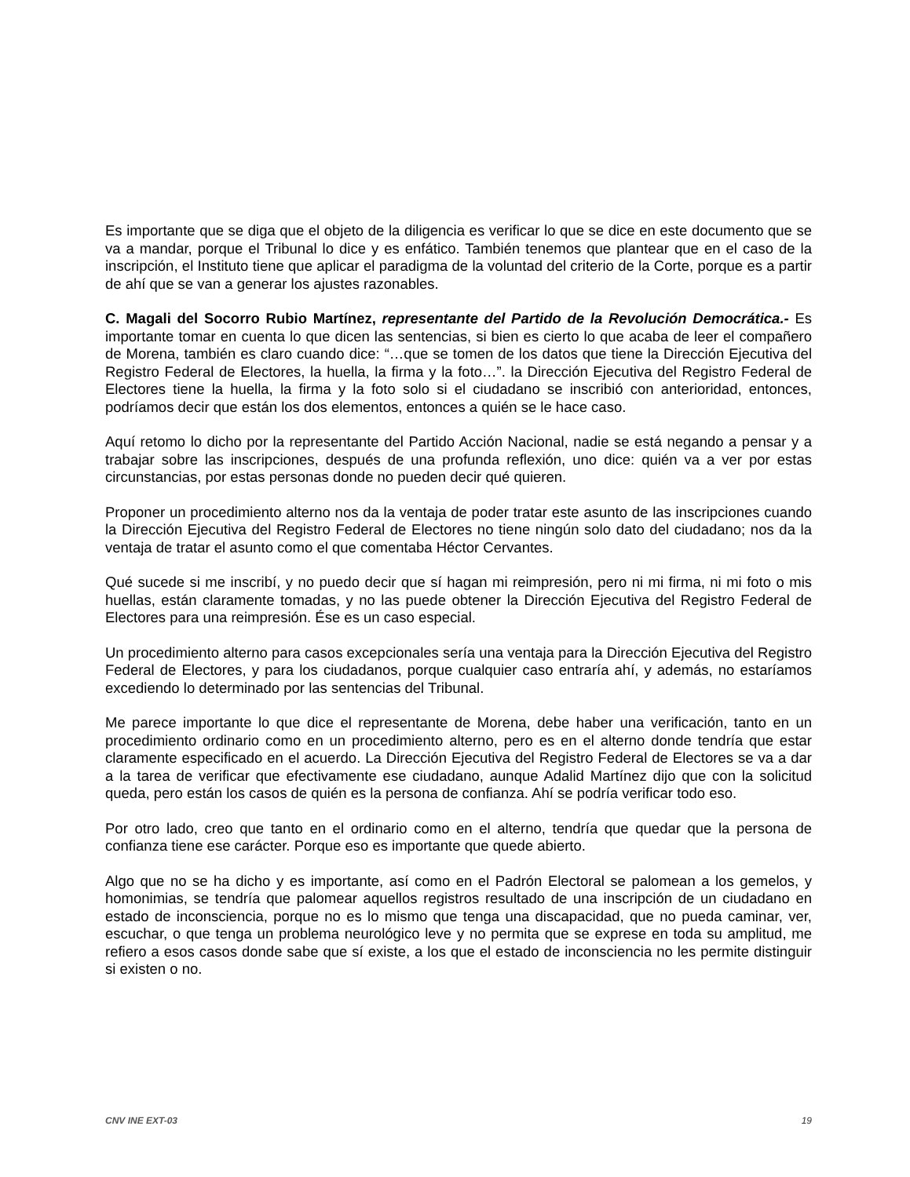Es importante que se diga que el objeto de la diligencia es verificar lo que se dice en este documento que se va a mandar, porque el Tribunal lo dice y es enfático. También tenemos que plantear que en el caso de la inscripción, el Instituto tiene que aplicar el paradigma de la voluntad del criterio de la Corte, porque es a partir de ahí que se van a generar los ajustes razonables.
C. Magali del Socorro Rubio Martínez, representante del Partido de la Revolución Democrática.- Es importante tomar en cuenta lo que dicen las sentencias, si bien es cierto lo que acaba de leer el compañero de Morena, también es claro cuando dice: “…que se tomen de los datos que tiene la Dirección Ejecutiva del Registro Federal de Electores, la huella, la firma y la foto…”. la Dirección Ejecutiva del Registro Federal de Electores tiene la huella, la firma y la foto solo si el ciudadano se inscribió con anterioridad, entonces, podríamos decir que están los dos elementos, entonces a quién se le hace caso.
Aquí retomo lo dicho por la representante del Partido Acción Nacional, nadie se está negando a pensar y a trabajar sobre las inscripciones, después de una profunda reflexión, uno dice: quién va a ver por estas circunstancias, por estas personas donde no pueden decir qué quieren.
Proponer un procedimiento alterno nos da la ventaja de poder tratar este asunto de las inscripciones cuando la Dirección Ejecutiva del Registro Federal de Electores no tiene ningún solo dato del ciudadano; nos da la ventaja de tratar el asunto como el que comentaba Héctor Cervantes.
Qué sucede si me inscribí, y no puedo decir que sí hagan mi reimpresión, pero ni mi firma, ni mi foto o mis huellas, están claramente tomadas, y no las puede obtener la Dirección Ejecutiva del Registro Federal de Electores para una reimpresión. Ése es un caso especial.
Un procedimiento alterno para casos excepcionales sería una ventaja para la Dirección Ejecutiva del Registro Federal de Electores, y para los ciudadanos, porque cualquier caso entraría ahí, y además, no estaríamos excediendo lo determinado por las sentencias del Tribunal.
Me parece importante lo que dice el representante de Morena, debe haber una verificación, tanto en un procedimiento ordinario como en un procedimiento alterno, pero es en el alterno donde tendría que estar claramente especificado en el acuerdo. La Dirección Ejecutiva del Registro Federal de Electores se va a dar a la tarea de verificar que efectivamente ese ciudadano, aunque Adalid Martínez dijo que con la solicitud queda, pero están los casos de quién es la persona de confianza. Ahí se podría verificar todo eso.
Por otro lado, creo que tanto en el ordinario como en el alterno, tendría que quedar que la persona de confianza tiene ese carácter. Porque eso es importante que quede abierto.
Algo que no se ha dicho y es importante, así como en el Padrón Electoral se palomean a los gemelos, y homonimias, se tendría que palomear aquellos registros resultado de una inscripción de un ciudadano en estado de inconsciencia, porque no es lo mismo que tenga una discapacidad, que no pueda caminar, ver, escuchar, o que tenga un problema neurológico leve y no permita que se exprese en toda su amplitud, me refiero a esos casos donde sabe que sí existe, a los que el estado de inconsciencia no les permite distinguir si existen o no.
CNV INE EXT-03 19